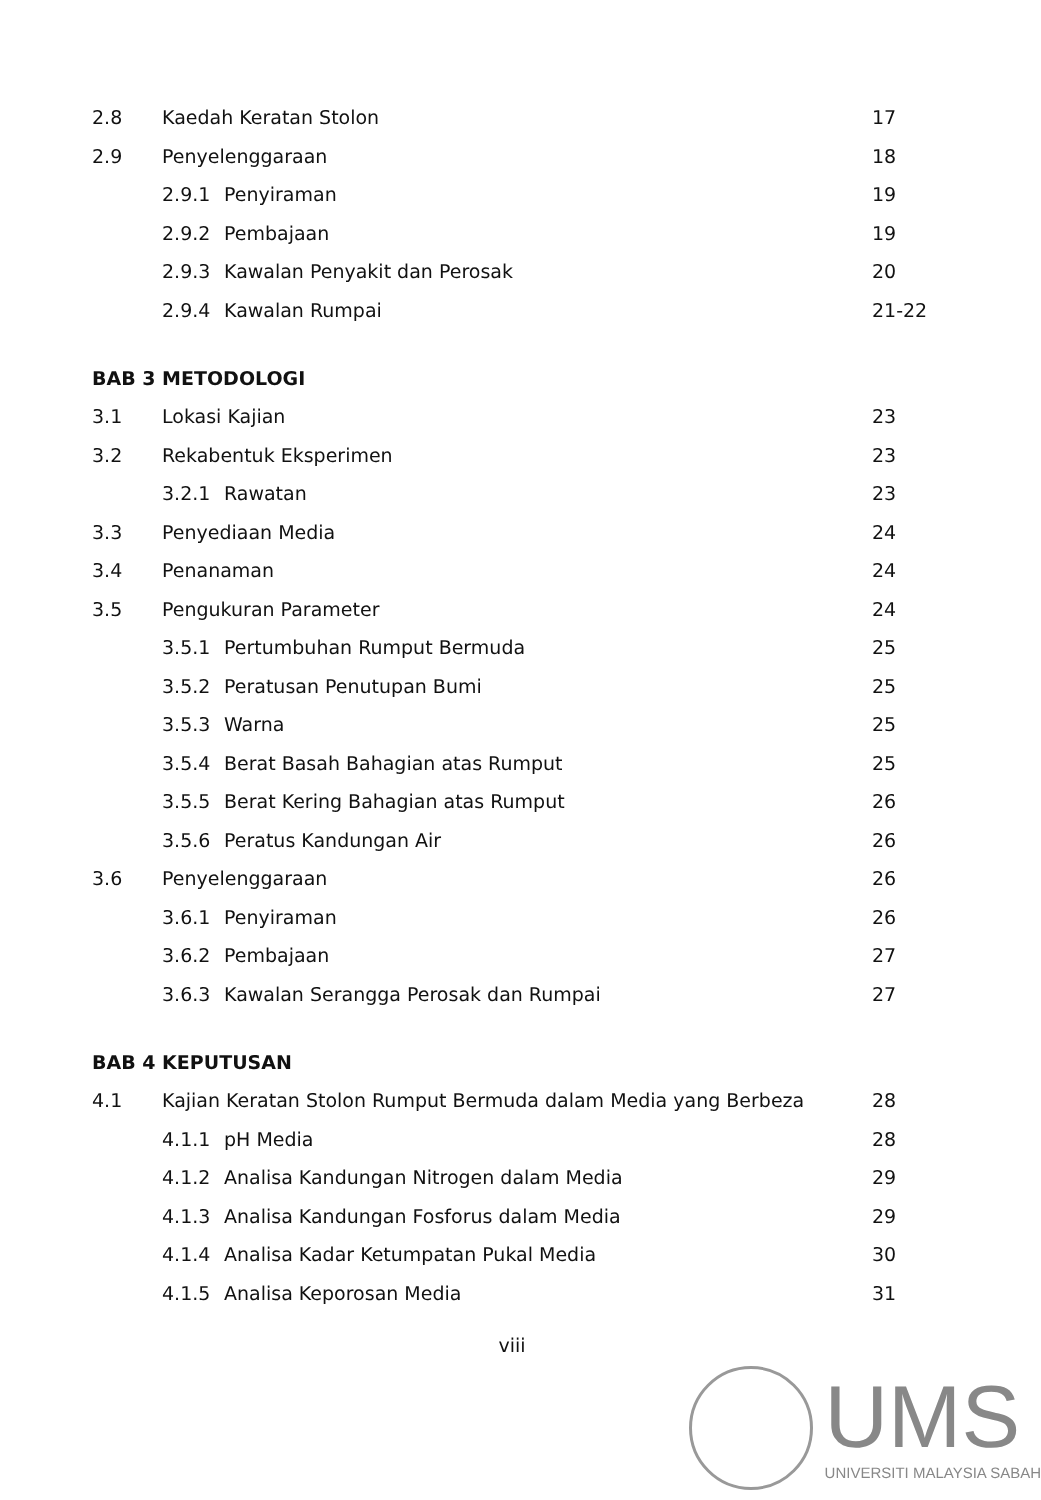2.8 Kaedah Keratan Stolon 17
2.9 Penyelenggaraan 18
2.9.1 Penyiraman 19
2.9.2 Pembajaan 19
2.9.3 Kawalan Penyakit dan Perosak 20
2.9.4 Kawalan Rumpai 21-22
BAB 3 METODOLOGI
3.1 Lokasi Kajian 23
3.2 Rekabentuk Eksperimen 23
3.2.1 Rawatan 23
3.3 Penyediaan Media 24
3.4 Penanaman 24
3.5 Pengukuran Parameter 24
3.5.1 Pertumbuhan Rumput Bermuda 25
3.5.2 Peratusan Penutupan Bumi 25
3.5.3 Warna 25
3.5.4 Berat Basah Bahagian atas Rumput 25
3.5.5 Berat Kering Bahagian atas Rumput 26
3.5.6 Peratus Kandungan Air 26
3.6 Penyelenggaraan 26
3.6.1 Penyiraman 26
3.6.2 Pembajaan 27
3.6.3 Kawalan Serangga Perosak dan Rumpai 27
BAB 4 KEPUTUSAN
4.1 Kajian Keratan Stolon Rumput Bermuda dalam Media yang Berbeza 28
4.1.1 pH Media 28
4.1.2 Analisa Kandungan Nitrogen dalam Media 29
4.1.3 Analisa Kandungan Fosforus dalam Media 29
4.1.4 Analisa Kadar Ketumpatan Pukal Media 30
4.1.5 Analisa Keporosan Media 31
viii
UMS
UNIVERSITI MALAYSIA SABAH